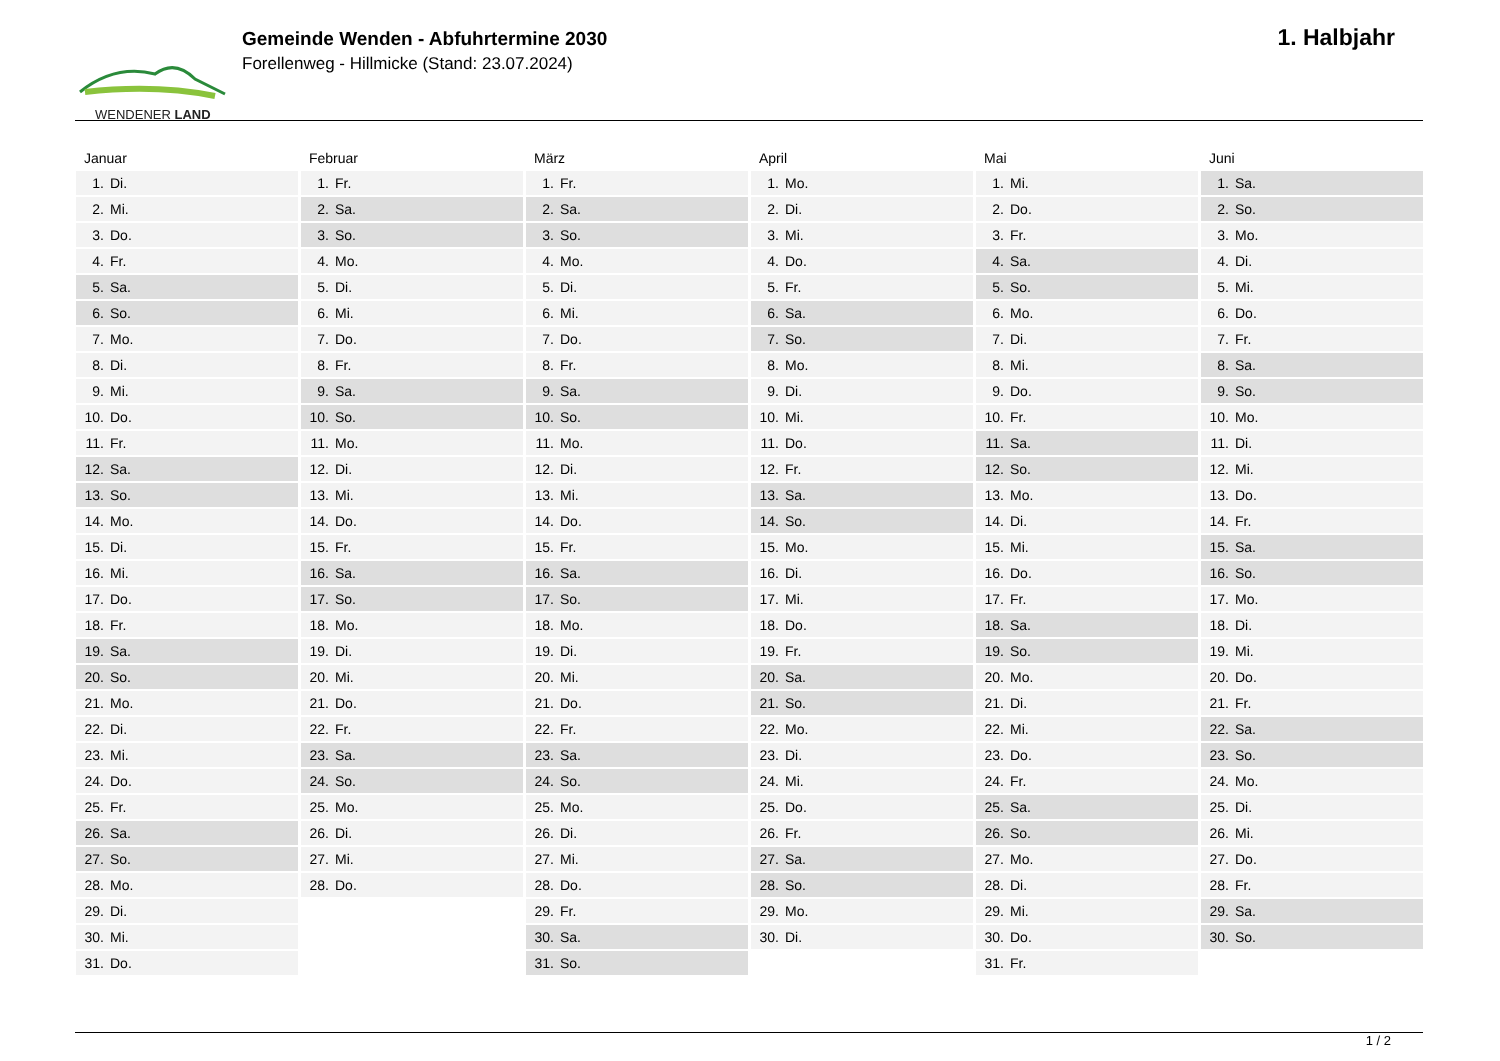WENDENER LAND
Gemeinde Wenden - Abfuhrtermine 2030
Forellenweg - Hillmicke (Stand: 23.07.2024)
1. Halbjahr
Januar
| 1. | Di. |
| 2. | Mi. |
| 3. | Do. |
| 4. | Fr. |
| 5. | Sa. |
| 6. | So. |
| 7. | Mo. |
| 8. | Di. |
| 9. | Mi. |
| 10. | Do. |
| 11. | Fr. |
| 12. | Sa. |
| 13. | So. |
| 14. | Mo. |
| 15. | Di. |
| 16. | Mi. |
| 17. | Do. |
| 18. | Fr. |
| 19. | Sa. |
| 20. | So. |
| 21. | Mo. |
| 22. | Di. |
| 23. | Mi. |
| 24. | Do. |
| 25. | Fr. |
| 26. | Sa. |
| 27. | So. |
| 28. | Mo. |
| 29. | Di. |
| 30. | Mi. |
| 31. | Do. |
Februar
| 1. | Fr. |
| 2. | Sa. |
| 3. | So. |
| 4. | Mo. |
| 5. | Di. |
| 6. | Mi. |
| 7. | Do. |
| 8. | Fr. |
| 9. | Sa. |
| 10. | So. |
| 11. | Mo. |
| 12. | Di. |
| 13. | Mi. |
| 14. | Do. |
| 15. | Fr. |
| 16. | Sa. |
| 17. | So. |
| 18. | Mo. |
| 19. | Di. |
| 20. | Mi. |
| 21. | Do. |
| 22. | Fr. |
| 23. | Sa. |
| 24. | So. |
| 25. | Mo. |
| 26. | Di. |
| 27. | Mi. |
| 28. | Do. |
März
| 1. | Fr. |
| 2. | Sa. |
| 3. | So. |
| 4. | Mo. |
| 5. | Di. |
| 6. | Mi. |
| 7. | Do. |
| 8. | Fr. |
| 9. | Sa. |
| 10. | So. |
| 11. | Mo. |
| 12. | Di. |
| 13. | Mi. |
| 14. | Do. |
| 15. | Fr. |
| 16. | Sa. |
| 17. | So. |
| 18. | Mo. |
| 19. | Di. |
| 20. | Mi. |
| 21. | Do. |
| 22. | Fr. |
| 23. | Sa. |
| 24. | So. |
| 25. | Mo. |
| 26. | Di. |
| 27. | Mi. |
| 28. | Do. |
| 29. | Fr. |
| 30. | Sa. |
| 31. | So. |
April
| 1. | Mo. |
| 2. | Di. |
| 3. | Mi. |
| 4. | Do. |
| 5. | Fr. |
| 6. | Sa. |
| 7. | So. |
| 8. | Mo. |
| 9. | Di. |
| 10. | Mi. |
| 11. | Do. |
| 12. | Fr. |
| 13. | Sa. |
| 14. | So. |
| 15. | Mo. |
| 16. | Di. |
| 17. | Mi. |
| 18. | Do. |
| 19. | Fr. |
| 20. | Sa. |
| 21. | So. |
| 22. | Mo. |
| 23. | Di. |
| 24. | Mi. |
| 25. | Do. |
| 26. | Fr. |
| 27. | Sa. |
| 28. | So. |
| 29. | Mo. |
| 30. | Di. |
Mai
| 1. | Mi. |
| 2. | Do. |
| 3. | Fr. |
| 4. | Sa. |
| 5. | So. |
| 6. | Mo. |
| 7. | Di. |
| 8. | Mi. |
| 9. | Do. |
| 10. | Fr. |
| 11. | Sa. |
| 12. | So. |
| 13. | Mo. |
| 14. | Di. |
| 15. | Mi. |
| 16. | Do. |
| 17. | Fr. |
| 18. | Sa. |
| 19. | So. |
| 20. | Mo. |
| 21. | Di. |
| 22. | Mi. |
| 23. | Do. |
| 24. | Fr. |
| 25. | Sa. |
| 26. | So. |
| 27. | Mo. |
| 28. | Di. |
| 29. | Mi. |
| 30. | Do. |
| 31. | Fr. |
Juni
| 1. | Sa. |
| 2. | So. |
| 3. | Mo. |
| 4. | Di. |
| 5. | Mi. |
| 6. | Do. |
| 7. | Fr. |
| 8. | Sa. |
| 9. | So. |
| 10. | Mo. |
| 11. | Di. |
| 12. | Mi. |
| 13. | Do. |
| 14. | Fr. |
| 15. | Sa. |
| 16. | So. |
| 17. | Mo. |
| 18. | Di. |
| 19. | Mi. |
| 20. | Do. |
| 21. | Fr. |
| 22. | Sa. |
| 23. | So. |
| 24. | Mo. |
| 25. | Di. |
| 26. | Mi. |
| 27. | Do. |
| 28. | Fr. |
| 29. | Sa. |
| 30. | So. |
1 / 2